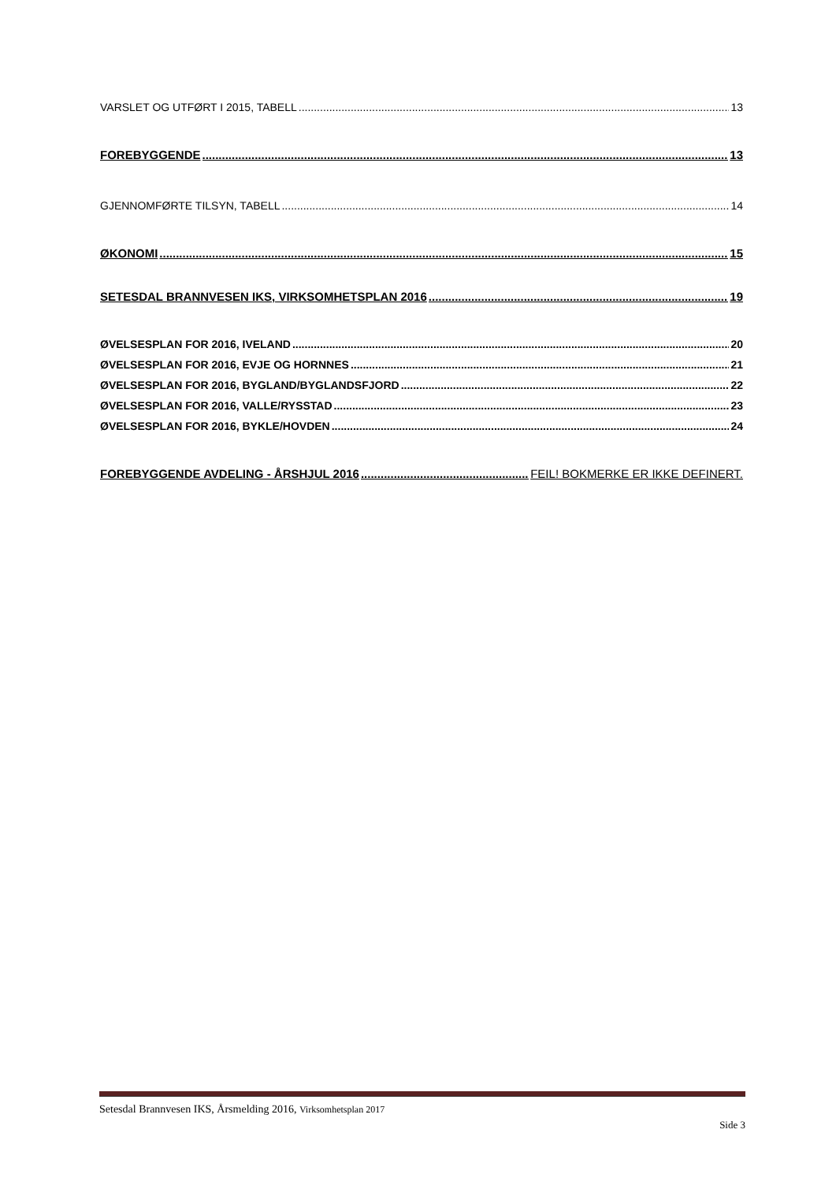VARSLET OG UTFØRT I 2015, TABELL 13
FOREBYGGENDE 13
GJENNOMFØRTE TILSYN, TABELL 14
ØKONOMI 15
SETESDAL BRANNVESEN IKS, VIRKSOMHETSPLAN 2016 19
ØVELSESPLAN FOR 2016, IVELAND 20
ØVELSESPLAN FOR 2016, EVJE OG HORNNES 21
ØVELSESPLAN FOR 2016, BYGLAND/BYGLANDSFJORD 22
ØVELSESPLAN FOR 2016, VALLE/RYSSTAD 23
ØVELSESPLAN FOR 2016, BYKLE/HOVDEN 24
FOREBYGGENDE AVDELING - ÅRSHJUL 2016 FEIL! BOKMERKE ER IKKE DEFINERT.
Setesdal Brannvesen IKS, Årsmelding 2016, Virksomhetsplan 2017
Side 3